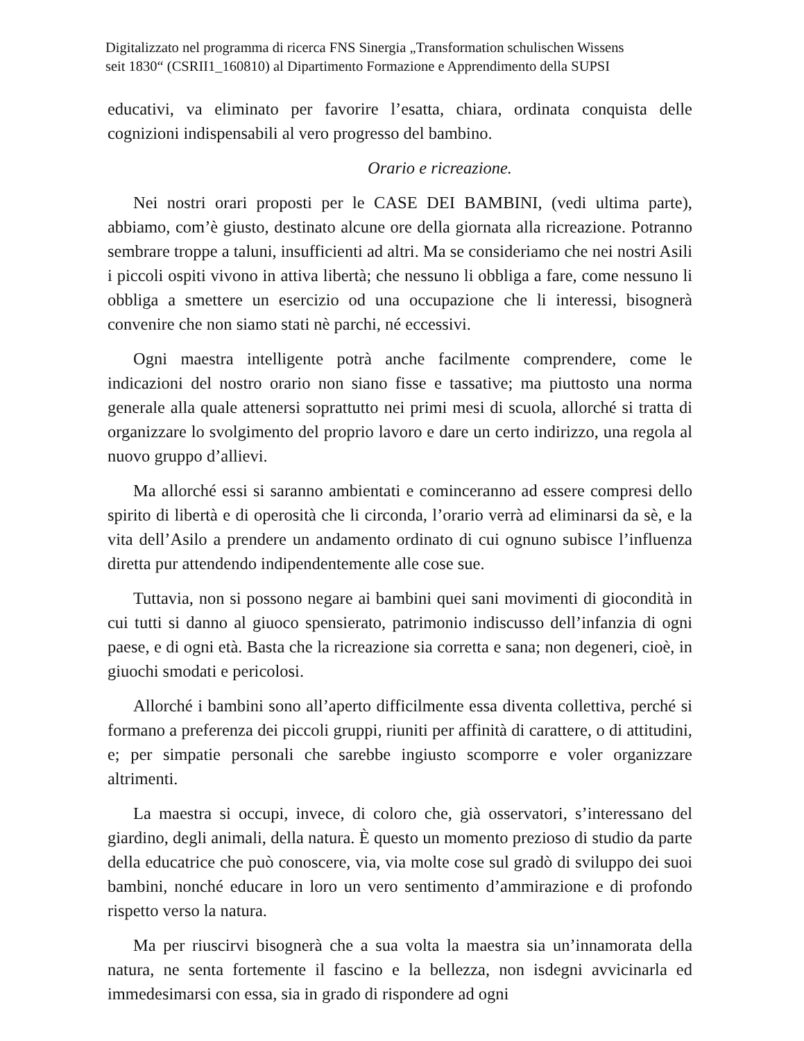Digitalizzato nel programma di ricerca FNS Sinergia „Transformation schulischen Wissens
seit 1830“ (CSRII1_160810) al Dipartimento Formazione e Apprendimento della SUPSI
educativi, va eliminato per favorire l’esatta, chiara, ordinata conquista delle cognizioni indispensabili al vero progresso del bambino.
Orario e ricreazione.
Nei nostri orari proposti per le CASE DEI BAMBINI, (vedi ultima parte), abbiamo, com’è giusto, destinato alcune ore della giornata alla ricreazione. Potranno sembrare troppe a taluni, insufficienti ad altri. Ma se consideriamo che nei nostri Asili i piccoli ospiti vivono in attiva libertà; che nessuno li obbliga a fare, come nessuno li obbliga a smettere un esercizio od una occupazione che li interessi, bisognerà convenire che non siamo stati nè parchi, né eccessivi.
Ogni maestra intelligente potrà anche facilmente comprendere, come le indicazioni del nostro orario non siano fisse e tassative; ma piuttosto una norma generale alla quale attenersi soprattutto nei primi mesi di scuola, allorché si tratta di organizzare lo svolgimento del proprio lavoro e dare un certo indirizzo, una regola al nuovo gruppo d’allievi.
Ma allorché essi si saranno ambientati e cominceranno ad essere compresi dello spirito di libertà e di operosità che li circonda, l’orario verrà ad eliminarsi da sè, e la vita dell’Asilo a prendere un andamento ordinato di cui ognuno subisce l’influenza diretta pur attendendo indipendentemente alle cose sue.
Tuttavia, non si possono negare ai bambini quei sani movimenti di giocondità in cui tutti si danno al giuoco spensierato, patrimonio indiscusso dell’infanzia di ogni paese, e di ogni età. Basta che la ricreazione sia corretta e sana; non degeneri, cioè, in giuochi smodati e pericolosi.
Allorché i bambini sono all’aperto difficilmente essa diventa collettiva, perché si formano a preferenza dei piccoli gruppi, riuniti per affinità di carattere, o di attitudini, e; per simpatie personali che sarebbe ingiusto scomporre e voler organizzare altrimenti.
La maestra si occupi, invece, di coloro che, già osservatori, s’interessano del giardino, degli animali, della natura. È questo un momento prezioso di studio da parte della educatrice che può conoscere, via, via molte cose sul gradò di sviluppo dei suoi bambini, nonché educare in loro un vero sentimento d’ammirazione e di profondo rispetto verso la natura.
Ma per riuscirvi bisognerà che a sua volta la maestra sia un’innamorata della natura, ne senta fortemente il fascino e la bellezza, non isdegni avvicinarla ed immedesimarsi con essa, sia in grado di rispondere ad ogni